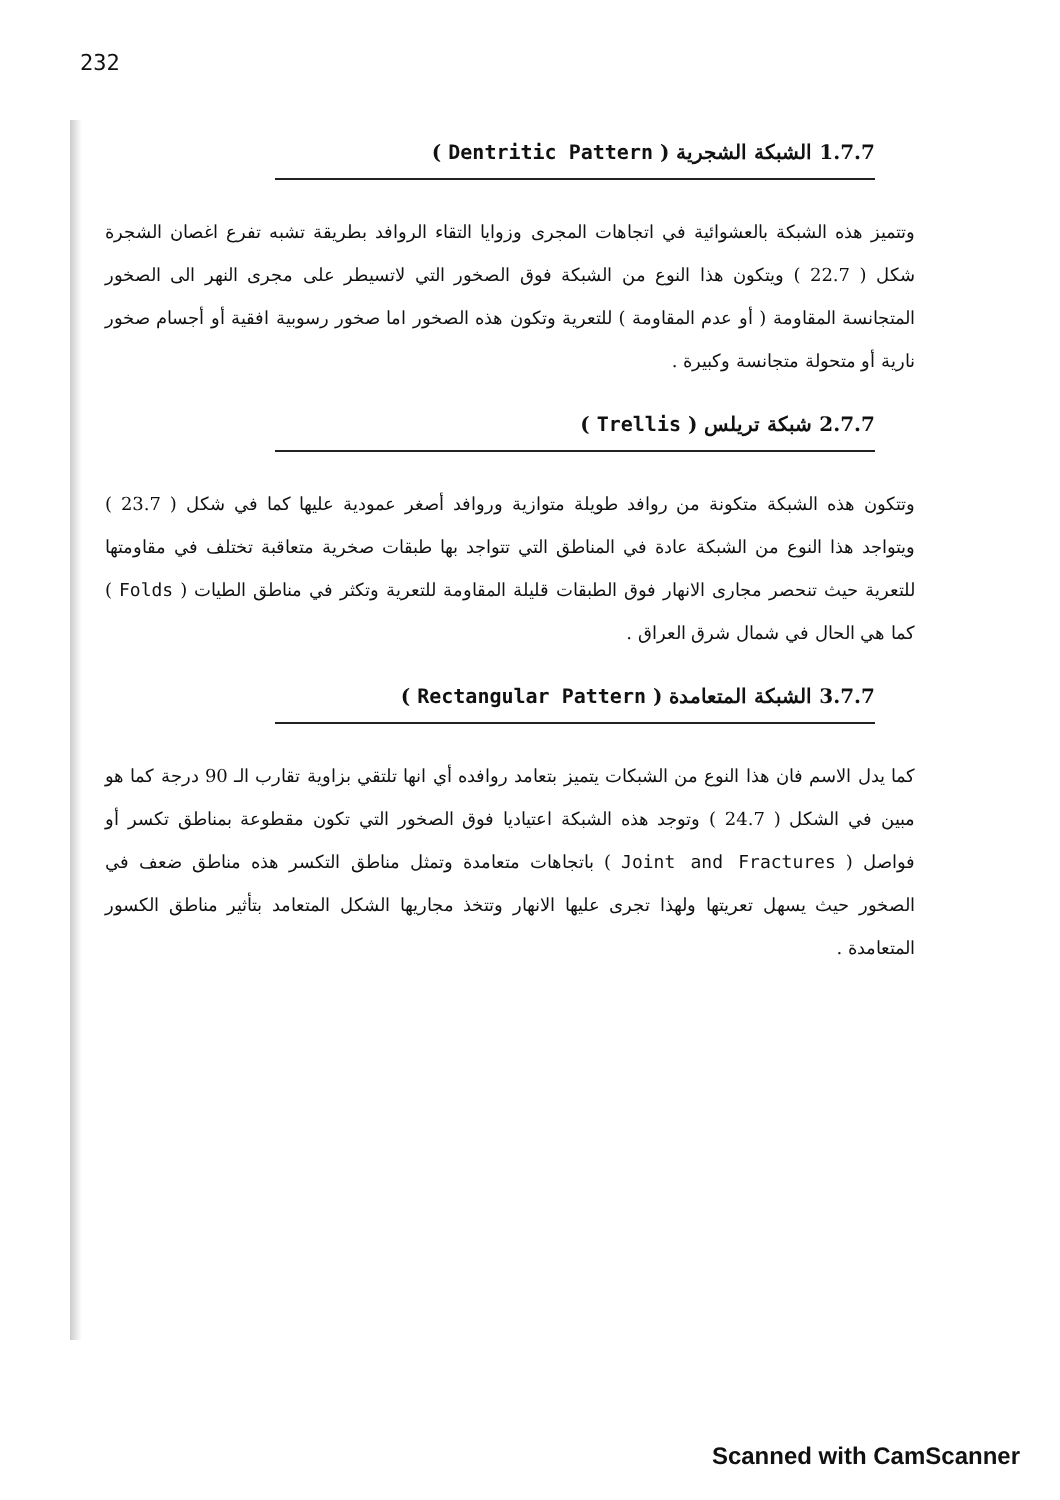232
1.7.7 الشبكة الشجرية ( Dentritic Pattern )
وتتميز هذه الشبكة بالعشوائية في اتجاهات المجرى وزوايا التقاء الروافد بطريقة تشبه تفرع اغصان الشجرة شكل ( 22.7 ) ويتكون هذا النوع من الشبكة فوق الصخور التي لاتسيطر على مجرى النهر الى الصخور المتجانسة المقاومة ( أو عدم المقاومة ) للتعرية وتكون هذه الصخور اما صخور رسوبية افقية أو أجسام صخور نارية أو متحولة متجانسة وكبيرة .
2.7.7 شبكة تريلس ( Trellis )
وتتكون هذه الشبكة متكونة من روافد طويلة متوازية وروافد أصغر عمودية عليها كما في شكل ( 23.7 ) ويتواجد هذا النوع من الشبكة عادة في المناطق التي تتواجد بها طبقات صخرية متعاقبة تختلف في مقاومتها للتعرية حيث تنحصر مجارى الانهار فوق الطبقات قليلة المقاومة للتعرية وتكثر في مناطق الطيات ( Folds ) كما هي الحال في شمال شرق العراق .
3.7.7 الشبكة المتعامدة ( Rectangular Pattern )
كما يدل الاسم فان هذا النوع من الشبكات يتميز بتعامد روافده أي انها تلتقي بزاوية تقارب الـ 90 درجة كما هو مبين في الشكل ( 24.7 ) وتوجد هذه الشبكة اعتياديا فوق الصخور التي تكون مقطوعة بمناطق تكسر أو فواصل ( Joint and Fractures ) باتجاهات متعامدة وتمثل مناطق التكسر هذه مناطق ضعف في الصخور حيث يسهل تعريتها ولهذا تجرى عليها الانهار وتتخذ مجاريها الشكل المتعامد بتأثير مناطق الكسور المتعامدة .
Scanned with CamScanner